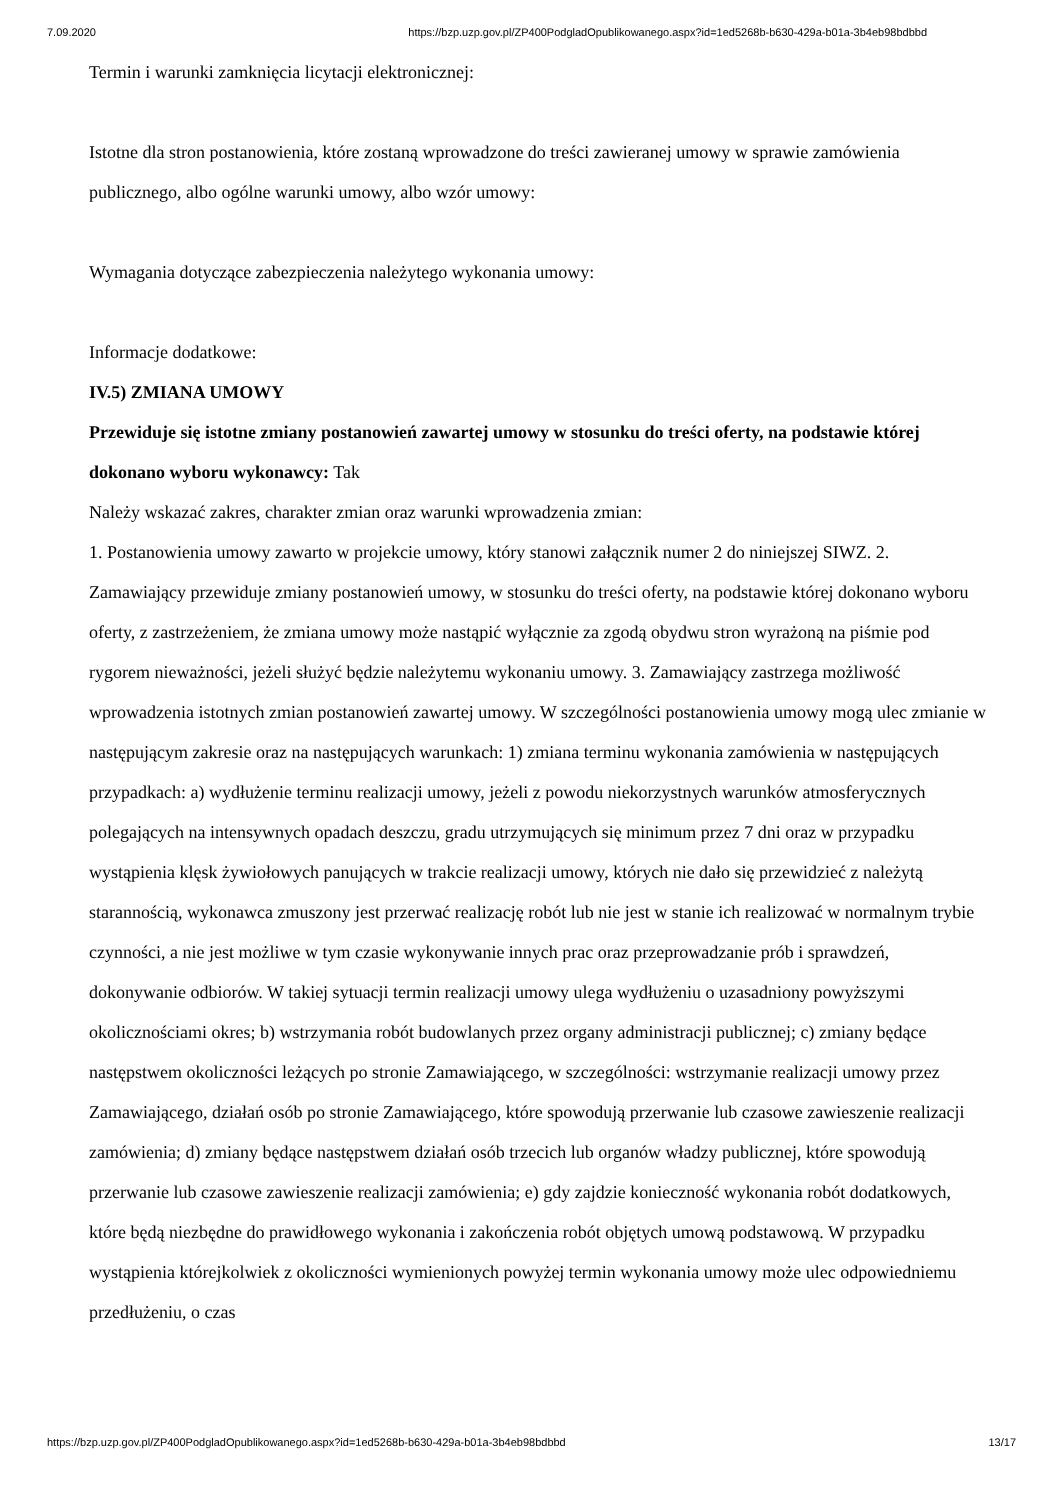7.09.2020 https://bzp.uzp.gov.pl/ZP400PodgladOpublikowanego.aspx?id=1ed5268b-b630-429a-b01a-3b4eb98bdbbd
Termin i warunki zamknięcia licytacji elektronicznej:
Istotne dla stron postanowienia, które zostaną wprowadzone do treści zawieranej umowy w sprawie zamówienia publicznego, albo ogólne warunki umowy, albo wzór umowy:
Wymagania dotyczące zabezpieczenia należytego wykonania umowy:
Informacje dodatkowe:
IV.5) ZMIANA UMOWY
Przewiduje się istotne zmiany postanowień zawartej umowy w stosunku do treści oferty, na podstawie której dokonano wyboru wykonawcy: Tak
Należy wskazać zakres, charakter zmian oraz warunki wprowadzenia zmian:
1. Postanowienia umowy zawarto w projekcie umowy, który stanowi załącznik numer 2 do niniejszej SIWZ. 2. Zamawiający przewiduje zmiany postanowień umowy, w stosunku do treści oferty, na podstawie której dokonano wyboru oferty, z zastrzeżeniem, że zmiana umowy może nastąpić wyłącznie za zgodą obydwu stron wyrażoną na piśmie pod rygorem nieważności, jeżeli służyć będzie należytemu wykonaniu umowy. 3. Zamawiający zastrzega możliwość wprowadzenia istotnych zmian postanowień zawartej umowy. W szczególności postanowienia umowy mogą ulec zmianie w następującym zakresie oraz na następujących warunkach: 1) zmiana terminu wykonania zamówienia w następujących przypadkach: a) wydłużenie terminu realizacji umowy, jeżeli z powodu niekorzystnych warunków atmosferycznych polegających na intensywnych opadach deszczu, gradu utrzymujących się minimum przez 7 dni oraz w przypadku wystąpienia klęsk żywiołowych panujących w trakcie realizacji umowy, których nie dało się przewidzieć z należytą starannością, wykonawca zmuszony jest przerwać realizację robót lub nie jest w stanie ich realizować w normalnym trybie czynności, a nie jest możliwe w tym czasie wykonywanie innych prac oraz przeprowadzanie prób i sprawdzeń, dokonywanie odbiorów. W takiej sytuacji termin realizacji umowy ulega wydłużeniu o uzasadniony powyższymi okolicznościami okres; b) wstrzymania robót budowlanych przez organy administracji publicznej; c) zmiany będące następstwem okoliczności leżących po stronie Zamawiającego, w szczególności: wstrzymanie realizacji umowy przez Zamawiającego, działań osób po stronie Zamawiającego, które spowodują przerwanie lub czasowe zawieszenie realizacji zamówienia; d) zmiany będące następstwem działań osób trzecich lub organów władzy publicznej, które spowodują przerwanie lub czasowe zawieszenie realizacji zamówienia; e) gdy zajdzie konieczność wykonania robót dodatkowych, które będą niezbędne do prawidłowego wykonania i zakończenia robót objętych umową podstawową. W przypadku wystąpienia którejkolwiek z okoliczności wymienionych powyżej termin wykonania umowy może ulec odpowiedniemu przedłużeniu, o czas
https://bzp.uzp.gov.pl/ZP400PodgladOpublikowanego.aspx?id=1ed5268b-b630-429a-b01a-3b4eb98bdbbd 13/17